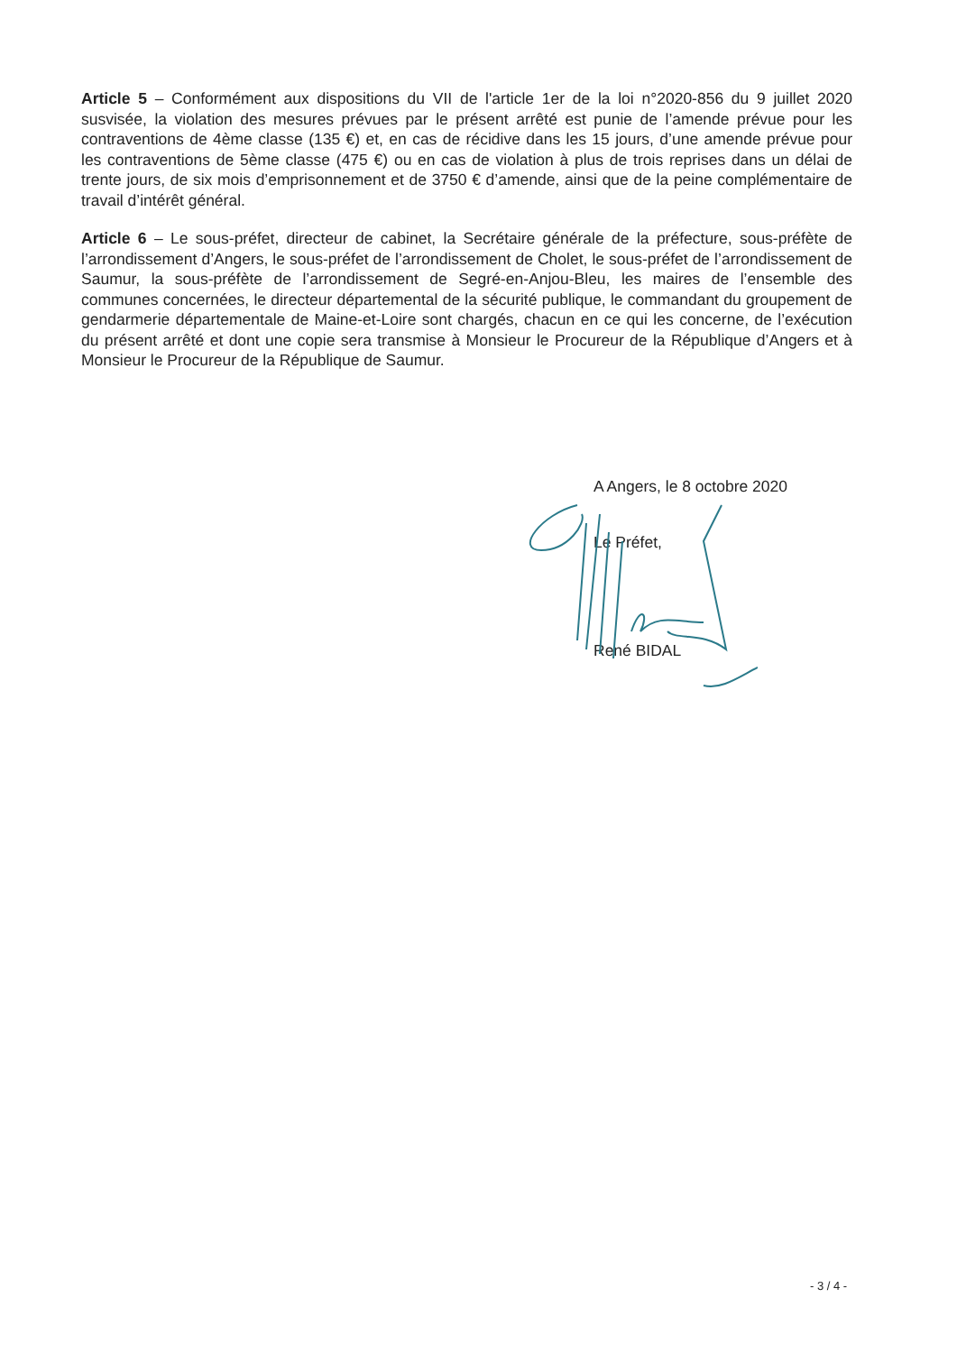Article 5 – Conformément aux dispositions du VII de l'article 1er de la loi n°2020-856 du 9 juillet 2020 susvisée, la violation des mesures prévues par le présent arrêté est punie de l’amende prévue pour les contraventions de 4ème classe (135 €) et, en cas de récidive dans les 15 jours, d’une amende prévue pour les contraventions de 5ème classe (475 €) ou en cas de violation à plus de trois reprises dans un délai de trente jours, de six mois d’emprisonnement et de 3750 € d’amende, ainsi que de la peine complémentaire de travail d’intérêt général.
Article 6 – Le sous-préfet, directeur de cabinet, la Secrétaire générale de la préfecture, sous-préfète de l’arrondissement d’Angers, le sous-préfet de l’arrondissement de Cholet, le sous-préfet de l’arrondissement de Saumur, la sous-préfète de l’arrondissement de Segré-en-Anjou-Bleu, les maires de l’ensemble des communes concernées, le directeur départemental de la sécurité publique, le commandant du groupement de gendarmerie départementale de Maine-et-Loire sont chargés, chacun en ce qui les concerne, de l’exécution du présent arrêté et dont une copie sera transmise à Monsieur le Procureur de la République d’Angers et à Monsieur le Procureur de la République de Saumur.
A Angers, le 8 octobre 2020
Le Préfet,
René BIDAL
- 3 / 4 -